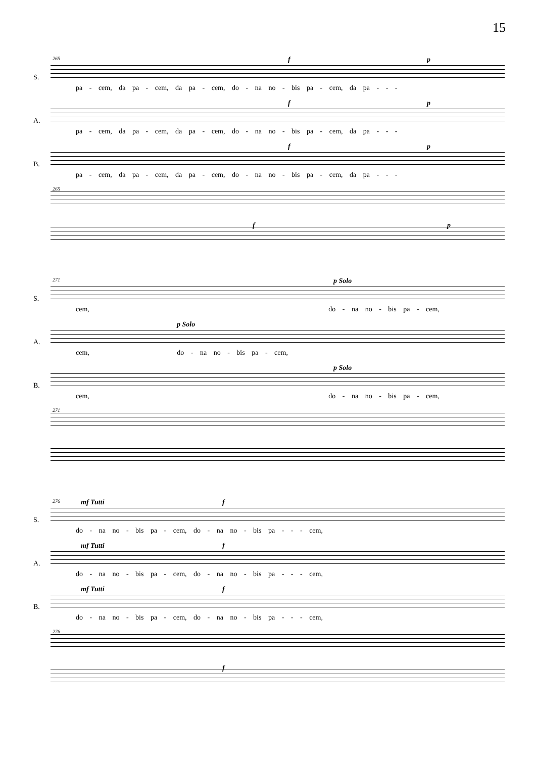15
265 S. f p
pa - cem, da pa - cem, da pa - cem, do - na no - bis pa - cem, da pa - - -
A. f p
pa - cem, da pa - cem, da pa - cem, do - na no - bis pa - cem, da pa - - -
B. f p
pa - cem, da pa - cem, da pa - cem, do - na no - bis pa - cem, da pa - - -
265
f p
271 S. p Solo
cem, do - na no - bis pa - cem,
A. p Solo
cem, do - na no - bis pa - cem,
B. p Solo
cem, do - na no - bis pa - cem,
271
276 S. mf Tutti f
do - na no - bis pa - cem, do - na no - bis pa - - - cem,
A. mf Tutti f
do - na no - bis pa - cem, do - na no - bis pa - - - cem,
B. mf Tutti f
do - na no - bis pa - cem, do - na no - bis pa - - - cem,
276
f